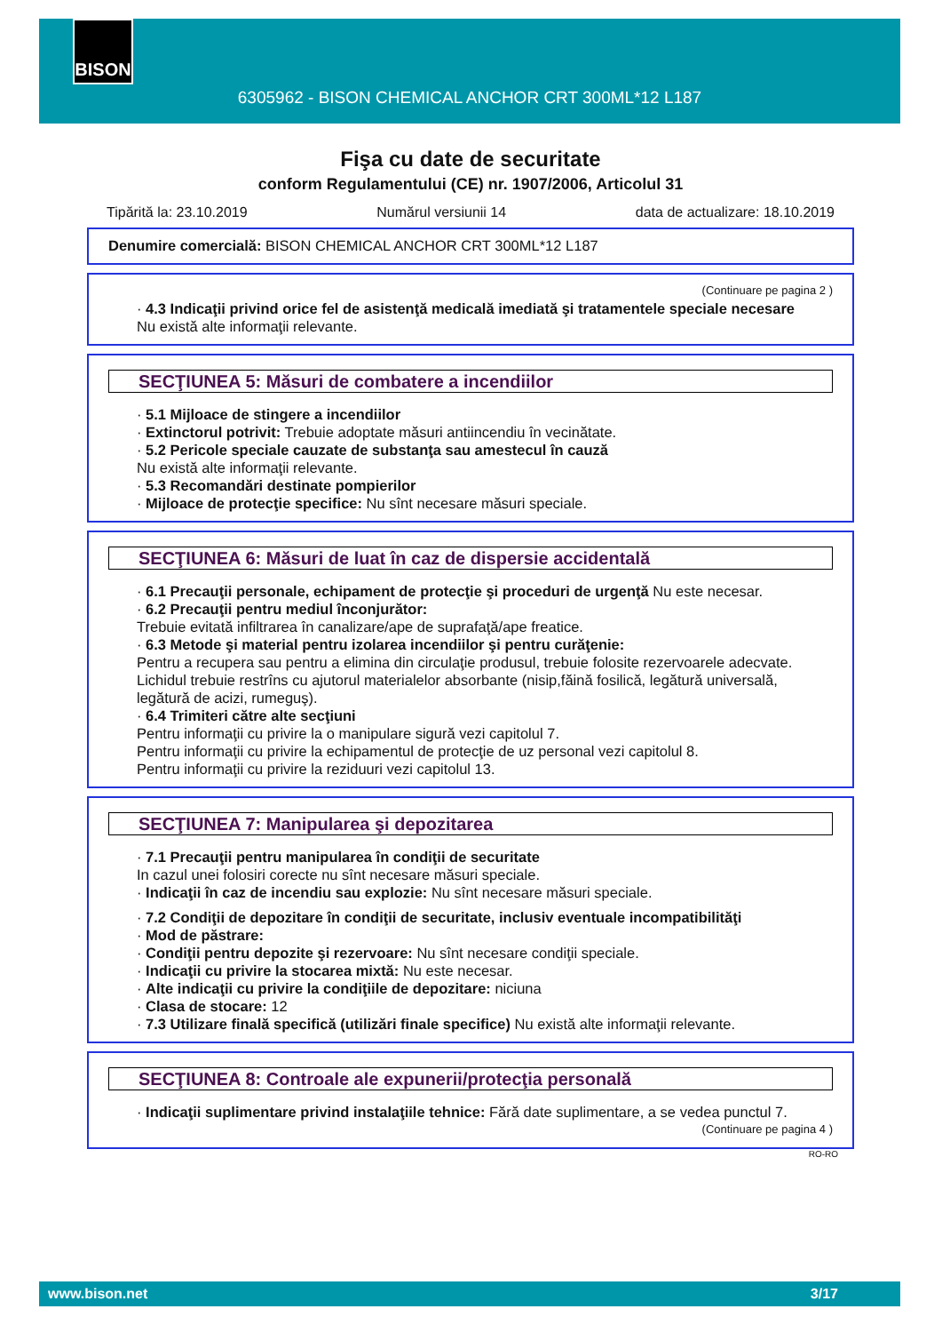BISON
6305962 - BISON CHEMICAL ANCHOR CRT 300ML*12 L187
Fişa cu date de securitate
conform Regulamentului (CE) nr. 1907/2006, Articolul 31
Tipărită la: 23.10.2019 Numărul versiunii 14 data de actualizare: 18.10.2019
Denumire comercială: BISON CHEMICAL ANCHOR CRT 300ML*12 L187
(Continuare pe pagina 2 )
· 4.3 Indicaţii privind orice fel de asistenţă medicală imediată şi tratamentele speciale necesare
Nu există alte informaţii relevante.
SECŢIUNEA 5: Măsuri de combatere a incendiilor
· 5.1 Mijloace de stingere a incendiilor
· Extinctorul potrivit: Trebuie adoptate măsuri antiincendiu în vecinătate.
· 5.2 Pericole speciale cauzate de substanţa sau amestecul în cauză
Nu există alte informaţii relevante.
· 5.3 Recomandări destinate pompierilor
· Mijloace de protecţie specifice: Nu sînt necesare măsuri speciale.
SECŢIUNEA 6: Măsuri de luat în caz de dispersie accidentală
· 6.1 Precauţii personale, echipament de protecţie şi proceduri de urgenţă Nu este necesar.
· 6.2 Precauţii pentru mediul înconjurător:
Trebuie evitată infiltrarea în canalizare/ape de suprafaţă/ape freatice.
· 6.3 Metode şi material pentru izolarea incendiilor şi pentru curăţenie:
Pentru a recupera sau pentru a elimina din circulaţie produsul, trebuie folosite rezervoarele adecvate.
Lichidul trebuie restrîns cu ajutorul materialelor absorbante (nisip,făină fosilică, legătură universală, legătură de acizi, rumeguş).
· 6.4 Trimiteri către alte secţiuni
Pentru informaţii cu privire la o manipulare sigură vezi capitolul 7.
Pentru informaţii cu privire la echipamentul de protecţie de uz personal vezi capitolul 8.
Pentru informaţii cu privire la reziduuri vezi capitolul 13.
SECŢIUNEA 7: Manipularea şi depozitarea
· 7.1 Precauţii pentru manipularea în condiţii de securitate
In cazul unei folosiri corecte nu sînt necesare măsuri speciale.
· Indicaţii în caz de incendiu sau explozie: Nu sînt necesare măsuri speciale.
· 7.2 Condiţii de depozitare în condiţii de securitate, inclusiv eventuale incompatibilităţi
· Mod de păstrare:
· Condiţii pentru depozite şi rezervoare: Nu sînt necesare condiţii speciale.
· Indicaţii cu privire la stocarea mixtă: Nu este necesar.
· Alte indicaţii cu privire la condiţiile de depozitare: niciuna
· Clasa de stocare: 12
· 7.3 Utilizare finală specifică (utilizări finale specifice) Nu există alte informaţii relevante.
SECŢIUNEA 8: Controale ale expunerii/protecţia personală
· Indicaţii suplimentare privind instalaţiile tehnice: Fără date suplimentare, a se vedea punctul 7.
(Continuare pe pagina 4 )
RO-RO
www.bison.net 3/17